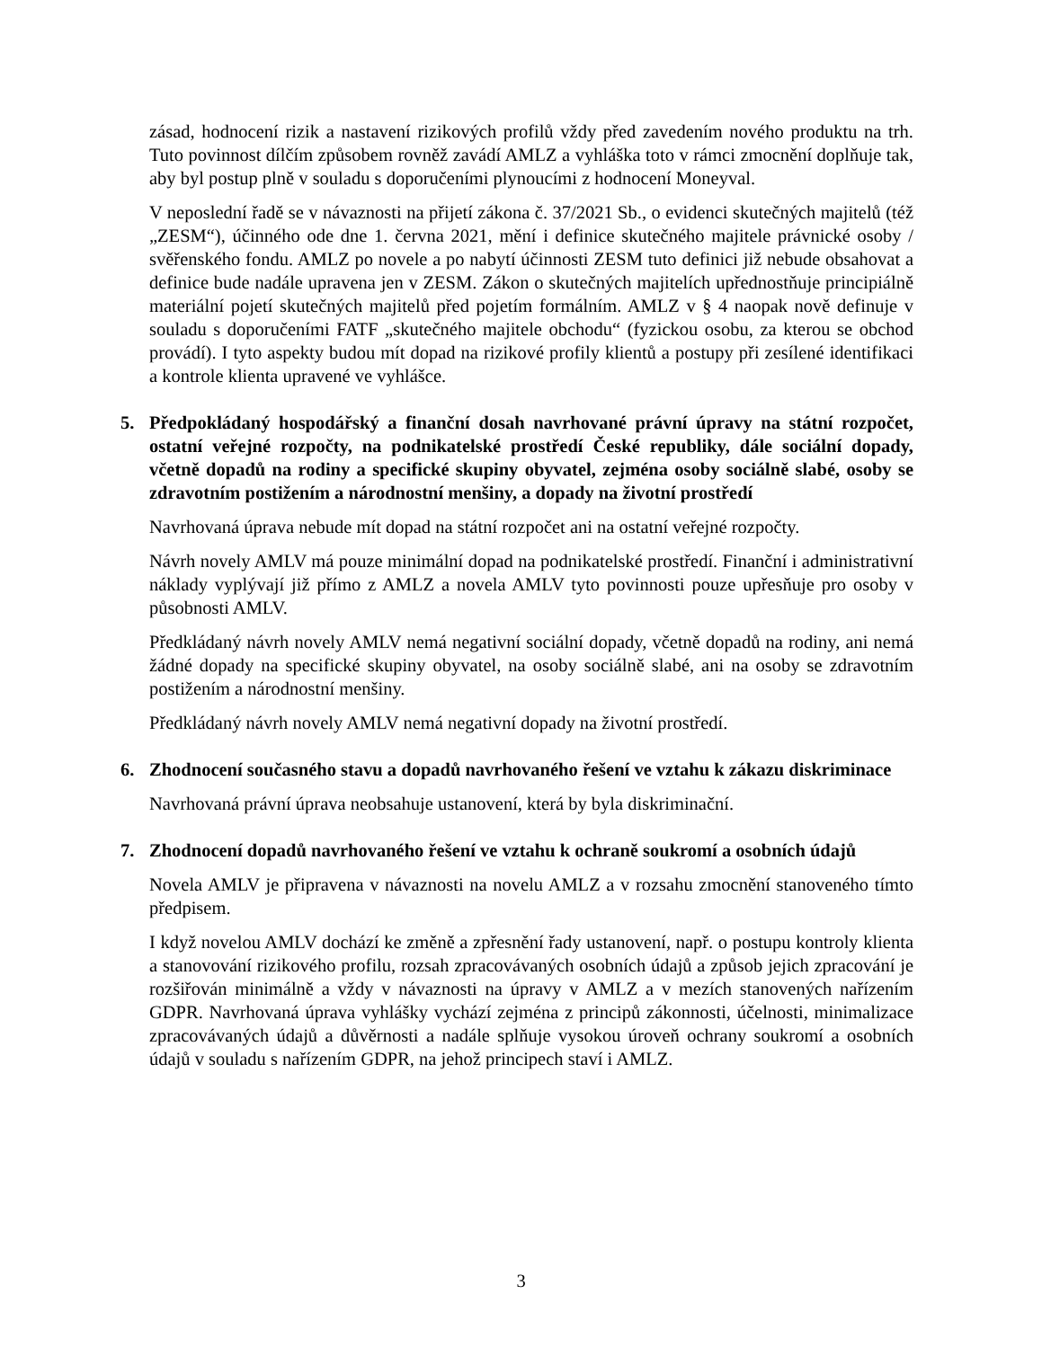zásad, hodnocení rizik a nastavení rizikových profilů vždy před zavedením nového produktu na trh. Tuto povinnost dílčím způsobem rovněž zavádí AMLZ a vyhláška toto v rámci zmocnění doplňuje tak, aby byl postup plně v souladu s doporučeními plynoucími z hodnocení Moneyval.
V neposlední řadě se v návaznosti na přijetí zákona č. 37/2021 Sb., o evidenci skutečných majitelů (též „ZESM“), účinného ode dne 1. června 2021, mění i definice skutečného majitele právnické osoby / svěřenského fondu. AMLZ po novele a po nabytí účinnosti ZESM tuto definici již nebude obsahovat a definice bude nadále upravena jen v ZESM. Zákon o skutečných majitelích upřednostňuje principiálně materiální pojetí skutečných majitelů před pojetím formálním. AMLZ v § 4 naopak nově definuje v souladu s doporučeními FATF „skutečného majitele obchodu“ (fyzickou osobu, za kterou se obchod provádí). I tyto aspekty budou mít dopad na rizikové profily klientů a postupy při zesílené identifikaci a kontrole klienta upravené ve vyhlášce.
5. Předpokládaný hospodářský a finanční dosah navrhované právní úpravy na státní rozpočet, ostatní veřejné rozpočty, na podnikatelské prostředí České republiky, dále sociální dopady, včetně dopadů na rodiny a specifické skupiny obyvatel, zejména osoby sociálně slabé, osoby se zdravotním postižením a národnostní menšiny, a dopady na životní prostředí
Navrhovaná úprava nebude mít dopad na státní rozpočet ani na ostatní veřejné rozpočty.
Návrh novely AMLV má pouze minimální dopad na podnikatelské prostředí. Finanční i administrativní náklady vyplývají již přímo z AMLZ a novela AMLV tyto povinnosti pouze upřesňuje pro osoby v působnosti AMLV.
Předkládaný návrh novely AMLV nemá negativní sociální dopady, včetně dopadů na rodiny, ani nemá žádné dopady na specifické skupiny obyvatel, na osoby sociálně slabé, ani na osoby se zdravotním postižením a národnostní menšiny.
Předkládaný návrh novely AMLV nemá negativní dopady na životní prostředí.
6. Zhodnocení současného stavu a dopadů navrhovaného řešení ve vztahu k zákazu diskriminace
Navrhovaná právní úprava neobsahuje ustanovení, která by byla diskriminační.
7. Zhodnocení dopadů navrhovaného řešení ve vztahu k ochraně soukromí a osobních údajů
Novela AMLV je připravena v návaznosti na novelu AMLZ a v rozsahu zmocnění stanoveného tímto předpisem.
I když novelou AMLV dochází ke změně a zpřesnění řady ustanovení, např. o postupu kontroly klienta a stanovování rizikového profilu, rozsah zpracovávaných osobních údajů a způsob jejich zpracování je rozšiřován minimálně a vždy v návaznosti na úpravy v AMLZ a v mezích stanovených nařízením GDPR. Navrhovaná úprava vyhlášky vychází zejména z principů zákonnosti, účelnosti, minimalizace zpracovávaných údajů a důvěrnosti a nadále splňuje vysokou úroveň ochrany soukromí a osobních údajů v souladu s nařízením GDPR, na jehož principech staví i AMLZ.
3